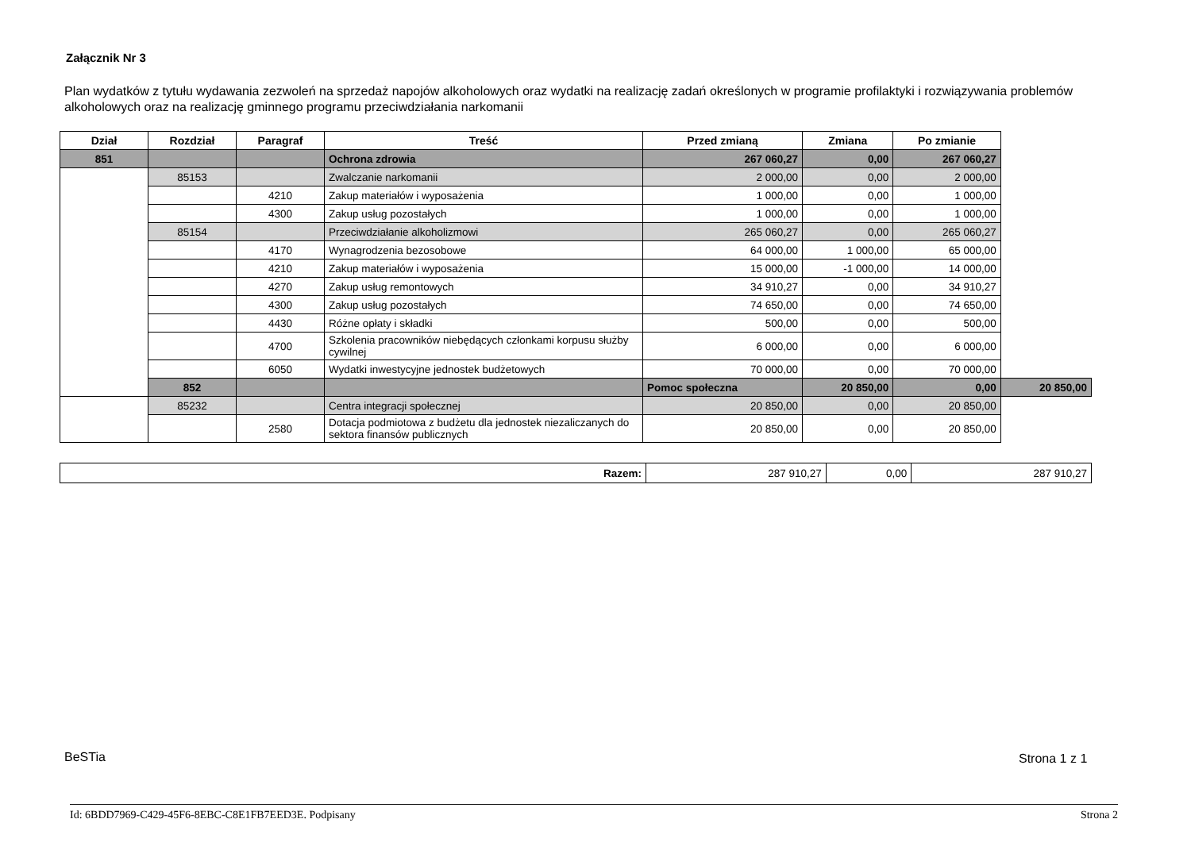Załącznik Nr 3
Plan wydatków z tytułu wydawania zezwoleń na sprzedaż napojów alkoholowych oraz wydatki na realizację zadań określonych w programie profilaktyki i rozwiązywania problemów alkoholowych oraz na realizację gminnego programu przeciwdziałania narkomanii
| Dział | Rozdział | Paragraf | Treść | Przed zmianą | Zmiana | Po zmianie | |
| --- | --- | --- | --- | --- | --- | --- | --- |
| 851 | | | Ochrona zdrowia | 267 060,27 | 0,00 | 267 060,27 | |
| | 85153 | | Zwalczanie narkomanii | 2 000,00 | 0,00 | 2 000,00 | |
| | | 4210 | Zakup materiałów i wyposażenia | 1 000,00 | 0,00 | 1 000,00 | |
| | | 4300 | Zakup usług pozostałych | 1 000,00 | 0,00 | 1 000,00 | |
| | 85154 | | Przeciwdziałanie alkoholizmowi | 265 060,27 | 0,00 | 265 060,27 | |
| | | 4170 | Wynagrodzenia bezosobowe | 64 000,00 | 1 000,00 | 65 000,00 | |
| | | 4210 | Zakup materiałów i wyposażenia | 15 000,00 | -1 000,00 | 14 000,00 | |
| | | 4270 | Zakup usług remontowych | 34 910,27 | 0,00 | 34 910,27 | |
| | | 4300 | Zakup usług pozostałych | 74 650,00 | 0,00 | 74 650,00 | |
| | | 4430 | Różne opłaty i składki | 500,00 | 0,00 | 500,00 | |
| | | 4700 | Szkolenia pracowników niebędących członkami korpusu służby cywilnej | 6 000,00 | 0,00 | 6 000,00 | |
| | | 6050 | Wydatki inwestycyjne jednostek budżetowych | 70 000,00 | 0,00 | 70 000,00 | |
| | 852 | | | Pomoc społeczna | 20 850,00 | 0,00 | 20 850,00 |
| | 85232 | | Centra integracji społecznej | 20 850,00 | 0,00 | 20 850,00 | |
| | | 2580 | Dotacja podmiotowa z budżetu dla jednostek niezaliczanych do sektora finansów publicznych | 20 850,00 | 0,00 | 20 850,00 | |
| Razem: | 287 910,27 | 0,00 | 287 910,27 |
BeSTia Strona 1 z 1
Id: 6BDD7969-C429-45F6-8EBC-C8E1FB7EED3E. Podpisany Strona 2